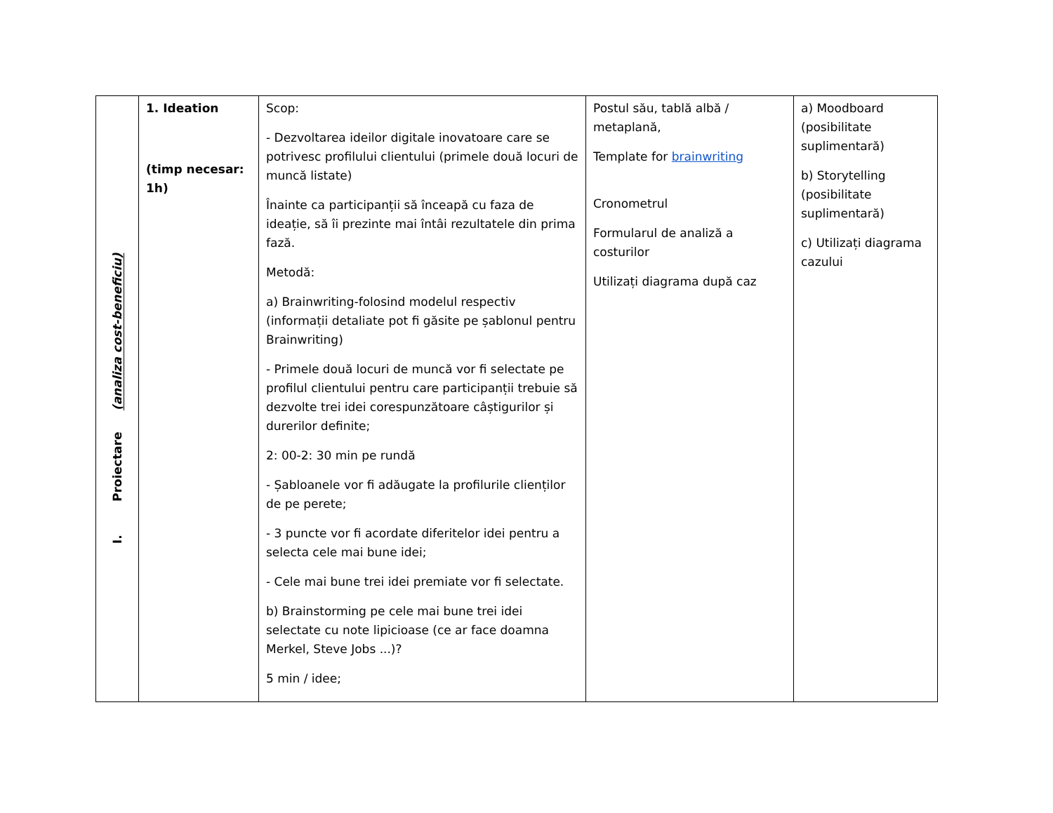| I. Proiectare (analiza cost-beneficiu) | 1. Ideation (timp necesar: 1h) | Scop: - Dezvoltarea ideilor digitale inovatoare care se potrivesc profilului clientului (primele două locuri de muncă listate) Înainte ca participanții să înceapă cu faza de ideație, să îi prezinte mai întâi rezultatele din prima fază. Metodă: a) Brainwriting-folosind modelul respectiv (informații detaliate pot fi găsite pe șablonul pentru Brainwriting) - Primele două locuri de muncă vor fi selectate pe profilul clientului pentru care participanții trebuie să dezvolte trei idei corespunzătoare câștigurilor și durerilor definite; 2: 00-2: 30 min pe rundă - Șabloanele vor fi adăugate la profilurile clienților de pe perete; - 3 puncte vor fi acordate diferitelor idei pentru a selecta cele mai bune idei; - Cele mai bune trei idei premiate vor fi selectate. b) Brainstorming pe cele mai bune trei idei selectate cu note lipicioase (ce ar face doamna Merkel, Steve Jobs ...)? 5 min / idee; | Postul său, tablă albă / metaplană, Template for brainwriting Cronometrul Formularul de analiză a costurilor Utilizați diagrama după caz | a) Moodboard (posibilitate suplimentară) b) Storytelling (posibilitate suplimentară) c) Utilizați diagrama cazului |